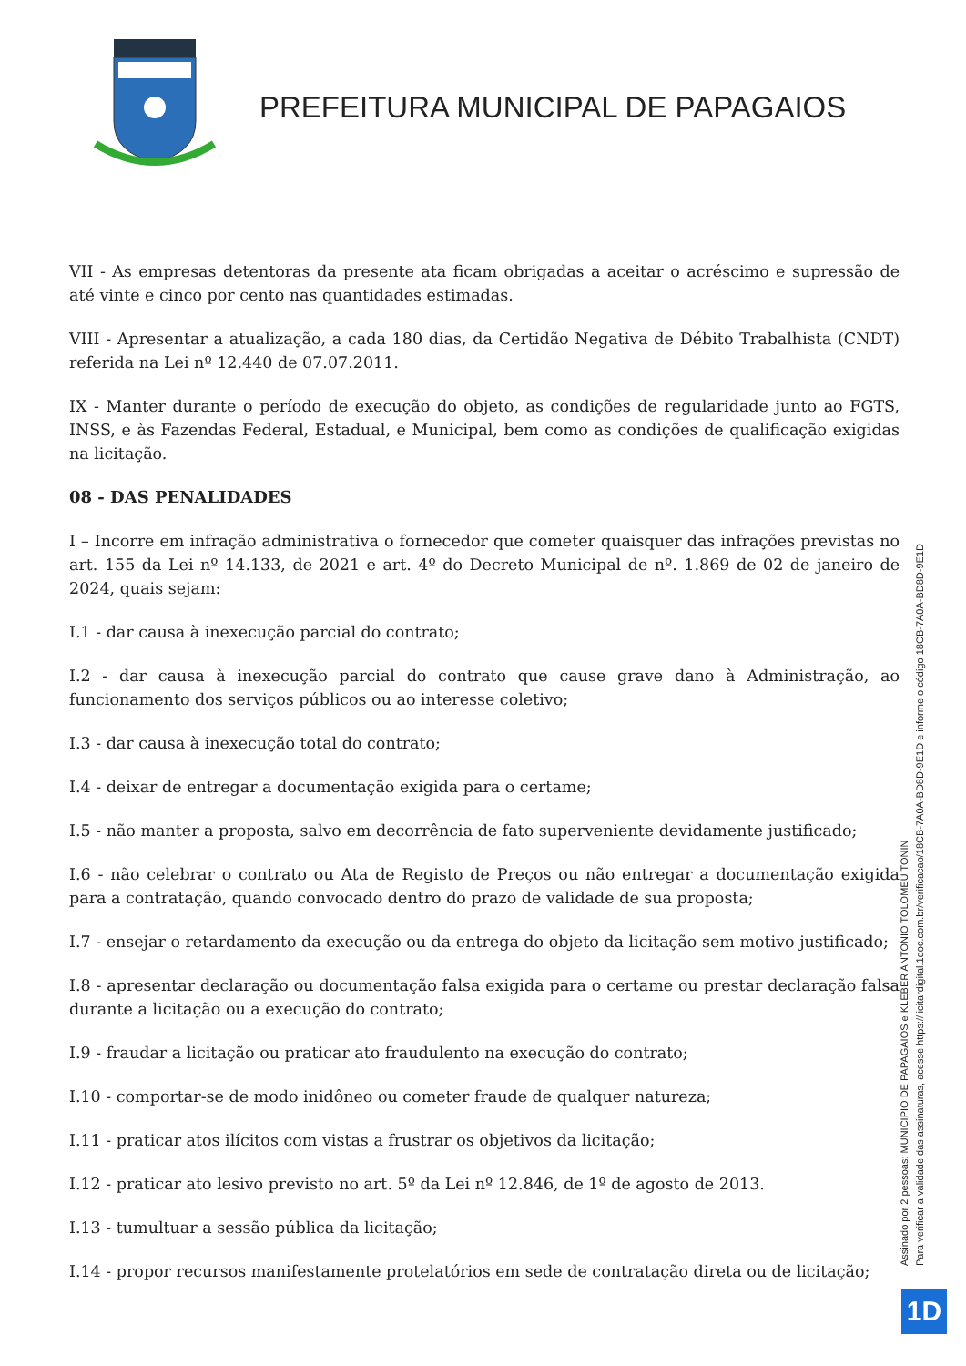PREFEITURA MUNICIPAL DE PAPAGAIOS
VII - As empresas detentoras da presente ata ficam obrigadas a aceitar o acréscimo e supressão de até vinte e cinco por cento nas quantidades estimadas.
VIII - Apresentar a atualização, a cada 180 dias, da Certidão Negativa de Débito Trabalhista (CNDT) referida na Lei nº 12.440 de 07.07.2011.
IX - Manter durante o período de execução do objeto, as condições de regularidade junto ao FGTS, INSS, e às Fazendas Federal, Estadual, e Municipal, bem como as condições de qualificação exigidas na licitação.
08 - DAS PENALIDADES
I – Incorre em infração administrativa o fornecedor que cometer quaisquer das infrações previstas no art. 155 da Lei nº 14.133, de 2021 e art. 4º do Decreto Municipal de nº. 1.869 de 02 de janeiro de 2024, quais sejam:
I.1 - dar causa à inexecução parcial do contrato;
I.2 - dar causa à inexecução parcial do contrato que cause grave dano à Administração, ao funcionamento dos serviços públicos ou ao interesse coletivo;
I.3 - dar causa à inexecução total do contrato;
I.4 - deixar de entregar a documentação exigida para o certame;
I.5 - não manter a proposta, salvo em decorrência de fato superveniente devidamente justificado;
I.6 - não celebrar o contrato ou Ata de Registo de Preços ou não entregar a documentação exigida para a contratação, quando convocado dentro do prazo de validade de sua proposta;
I.7 - ensejar o retardamento da execução ou da entrega do objeto da licitação sem motivo justificado;
I.8 - apresentar declaração ou documentação falsa exigida para o certame ou prestar declaração falsa durante a licitação ou a execução do contrato;
I.9 - fraudar a licitação ou praticar ato fraudulento na execução do contrato;
I.10 - comportar-se de modo inidôneo ou cometer fraude de qualquer natureza;
I.11 - praticar atos ilícitos com vistas a frustrar os objetivos da licitação;
I.12 - praticar ato lesivo previsto no art. 5º da Lei nº 12.846, de 1º de agosto de 2013.
I.13 - tumultuar a sessão pública da licitação;
I.14 - propor recursos manifestamente protelatórios em sede de contratação direta ou de licitação;
Assinado por 2 pessoas: MUNICIPIO DE PAPAGAIOS e KLEBER ANTONIO TOLOMEU TONIN
Para verificar a validade das assinaturas, acesse https://licitardigital.1doc.com.br/verificacao/18CB-7A0A-BD8D-9E1D e informe o código 18CB-7A0A-BD8D-9E1D
1D